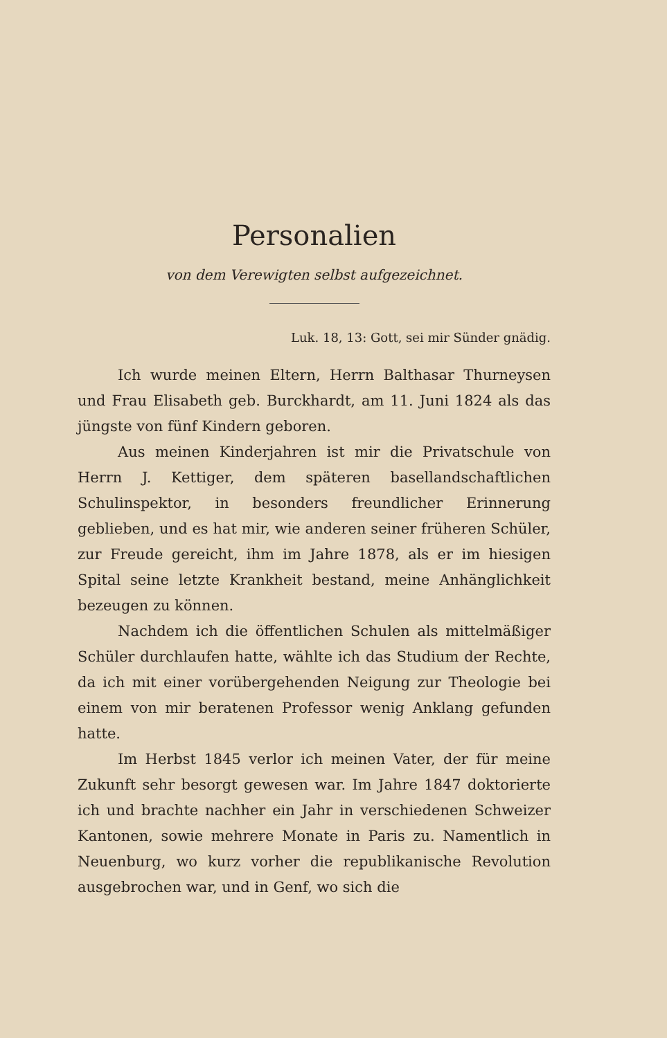Personalien
von dem Verewigten selbst aufgezeichnet.
Luk. 18, 13: Gott, sei mir Sünder gnädig.
Ich wurde meinen Eltern, Herrn Balthasar Thurneysen und Frau Elisabeth geb. Burckhardt, am 11. Juni 1824 als das jüngste von fünf Kindern geboren.
Aus meinen Kinderjahren ist mir die Privatschule von Herrn J. Kettiger, dem späteren basellandschaftlichen Schulinspektor, in besonders freundlicher Erinnerung geblieben, und es hat mir, wie anderen seiner früheren Schüler, zur Freude gereicht, ihm im Jahre 1878, als er im hiesigen Spital seine letzte Krankheit bestand, meine Anhänglichkeit bezeugen zu können.
Nachdem ich die öffentlichen Schulen als mittelmäßiger Schüler durchlaufen hatte, wählte ich das Studium der Rechte, da ich mit einer vorübergehenden Neigung zur Theologie bei einem von mir beratenen Professor wenig Anklang gefunden hatte.
Im Herbst 1845 verlor ich meinen Vater, der für meine Zukunft sehr besorgt gewesen war. Im Jahre 1847 doktorierte ich und brachte nachher ein Jahr in verschiedenen Schweizer Kantonen, sowie mehrere Monate in Paris zu. Namentlich in Neuenburg, wo kurz vorher die republikanische Revolution ausgebrochen war, und in Genf, wo sich die